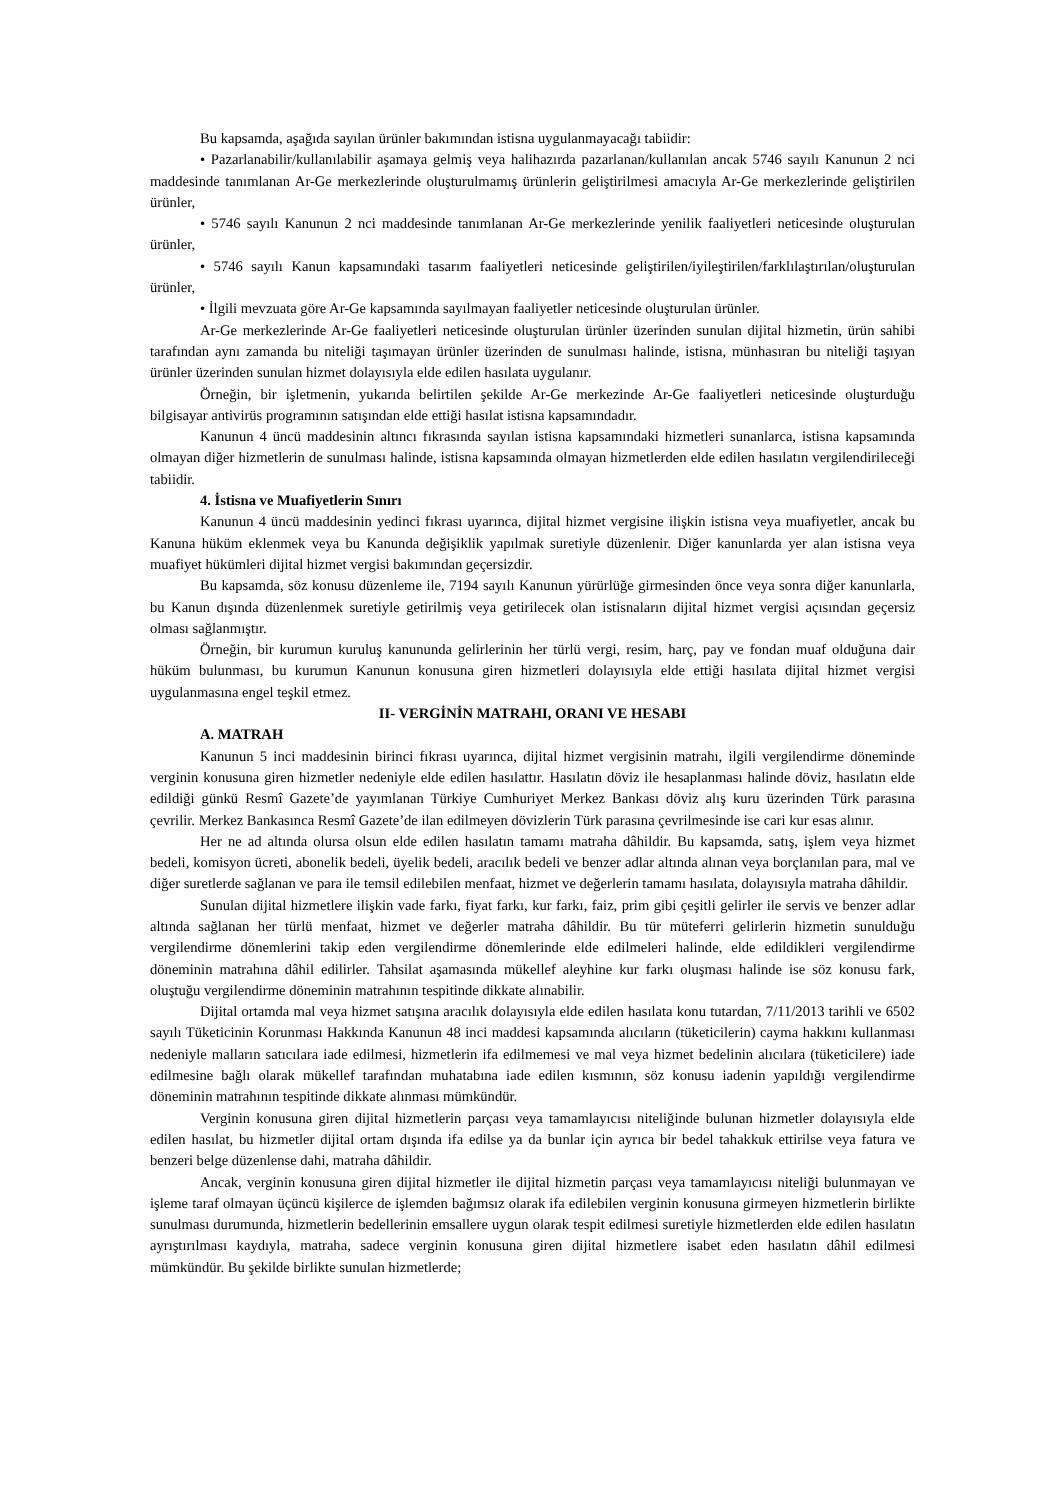Bu kapsamda, aşağıda sayılan ürünler bakımından istisna uygulanmayacağı tabiidir:
• Pazarlanabilir/kullanılabilir aşamaya gelmiş veya halihazırda pazarlanan/kullanılan ancak 5746 sayılı Kanunun 2 nci maddesinde tanımlanan Ar-Ge merkezlerinde oluşturulmamış ürünlerin geliştirilmesi amacıyla Ar-Ge merkezlerinde geliştirilen ürünler,
• 5746 sayılı Kanunun 2 nci maddesinde tanımlanan Ar-Ge merkezlerinde yenilik faaliyetleri neticesinde oluşturulan ürünler,
• 5746 sayılı Kanun kapsamındaki tasarım faaliyetleri neticesinde geliştirilen/iyileştirilen/farklılaştırılan/oluşturulan ürünler,
• İlgili mevzuata göre Ar-Ge kapsamında sayılmayan faaliyetler neticesinde oluşturulan ürünler.
Ar-Ge merkezlerinde Ar-Ge faaliyetleri neticesinde oluşturulan ürünler üzerinden sunulan dijital hizmetin, ürün sahibi tarafından aynı zamanda bu niteliği taşımayan ürünler üzerinden de sunulması halinde, istisna, münhasıran bu niteliği taşıyan ürünler üzerinden sunulan hizmet dolayısıyla elde edilen hasılata uygulanır.
Örneğin, bir işletmenin, yukarıda belirtilen şekilde Ar-Ge merkezinde Ar-Ge faaliyetleri neticesinde oluşturduğu bilgisayar antivirüs programının satışından elde ettiği hasılat istisna kapsamındadır.
Kanunun 4 üncü maddesinin altıncı fıkrasında sayılan istisna kapsamındaki hizmetleri sunanlarca, istisna kapsamında olmayan diğer hizmetlerin de sunulması halinde, istisna kapsamında olmayan hizmetlerden elde edilen hasılatın vergilendirileceği tabiidir.
4. İstisna ve Muafiyetlerin Sınırı
Kanunun 4 üncü maddesinin yedinci fıkrası uyarınca, dijital hizmet vergisine ilişkin istisna veya muafiyetler, ancak bu Kanuna hüküm eklenmek veya bu Kanunda değişiklik yapılmak suretiyle düzenlenir. Diğer kanunlarda yer alan istisna veya muafiyet hükümleri dijital hizmet vergisi bakımından geçersizdir.
Bu kapsamda, söz konusu düzenleme ile, 7194 sayılı Kanunun yürürlüğe girmesinden önce veya sonra diğer kanunlarla, bu Kanun dışında düzenlenmek suretiyle getirilmiş veya getirilecek olan istisnaların dijital hizmet vergisi açısından geçersiz olması sağlanmıştır.
Örneğin, bir kurumun kuruluş kanununda gelirlerinin her türlü vergi, resim, harç, pay ve fondan muaf olduğuna dair hüküm bulunması, bu kurumun Kanunun konusuna giren hizmetleri dolayısıyla elde ettiği hasılata dijital hizmet vergisi uygulanmasına engel teşkil etmez.
II- VERGİNİN MATRAHI, ORANI VE HESABI
A. MATRAH
Kanunun 5 inci maddesinin birinci fıkrası uyarınca, dijital hizmet vergisinin matrahı, ilgili vergilendirme döneminde verginin konusuna giren hizmetler nedeniyle elde edilen hasılattır. Hasılatın döviz ile hesaplanması halinde döviz, hasılatın elde edildiği günkü Resmî Gazete’de yayımlanan Türkiye Cumhuriyet Merkez Bankası döviz alış kuru üzerinden Türk parasına çevrilir. Merkez Bankasınca Resmî Gazete’de ilan edilmeyen dövizlerin Türk parasına çevrilmesinde ise cari kur esas alınır.
Her ne ad altında olursa olsun elde edilen hasılatın tamamı matraha dâhildir. Bu kapsamda, satış, işlem veya hizmet bedeli, komisyon ücreti, abonelik bedeli, üyelik bedeli, aracılık bedeli ve benzer adlar altında alınan veya borçlanılan para, mal ve diğer suretlerde sağlanan ve para ile temsil edilebilen menfaat, hizmet ve değerlerin tamamı hasılata, dolayısıyla matraha dâhildir.
Sunulan dijital hizmetlere ilişkin vade farkı, fiyat farkı, kur farkı, faiz, prim gibi çeşitli gelirler ile servis ve benzer adlar altında sağlanan her türlü menfaat, hizmet ve değerler matraha dâhildir. Bu tür müteferri gelirlerin hizmetin sunulduğu vergilendirme dönemlerini takip eden vergilendirme dönemlerinde elde edilmeleri halinde, elde edildikleri vergilendirme döneminin matrahına dâhil edilirler. Tahsilat aşamasında mükellef aleyhine kur farkı oluşması halinde ise söz konusu fark, oluştuğu vergilendirme döneminin matrahının tespitinde dikkate alınabilir.
Dijital ortamda mal veya hizmet satışına aracılık dolayısıyla elde edilen hasılata konu tutardan, 7/11/2013 tarihli ve 6502 sayılı Tüketicinin Korunması Hakkında Kanunun 48 inci maddesi kapsamında alıcıların (tüketicilerin) cayma hakkını kullanması nedeniyle malların satıcılara iade edilmesi, hizmetlerin ifa edilmemesi ve mal veya hizmet bedelinin alıcılara (tüketicilere) iade edilmesine bağlı olarak mükellef tarafından muhatabına iade edilen kısmının, söz konusu iadenin yapıldığı vergilendirme döneminin matrahının tespitinde dikkate alınması mümkündür.
Verginin konusuna giren dijital hizmetlerin parçası veya tamamlayıcısı niteliğinde bulunan hizmetler dolayısıyla elde edilen hasılat, bu hizmetler dijital ortam dışında ifa edilse ya da bunlar için ayrıca bir bedel tahakkuk ettirilse veya fatura ve benzeri belge düzenlense dahi, matraha dâhildir.
Ancak, verginin konusuna giren dijital hizmetler ile dijital hizmetin parçası veya tamamlayıcısı niteliği bulunmayan ve işleme taraf olmayan üçüncü kişilerce de işlemden bağımsız olarak ifa edilebilen verginin konusuna girmeyen hizmetlerin birlikte sunulması durumunda, hizmetlerin bedellerinin emsallere uygun olarak tespit edilmesi suretiyle hizmetlerden elde edilen hasılatın ayrıştırılması kaydıyla, matraha, sadece verginin konusuna giren dijital hizmetlere isabet eden hasılatın dâhil edilmesi mümkündür. Bu şekilde birlikte sunulan hizmetlerde;